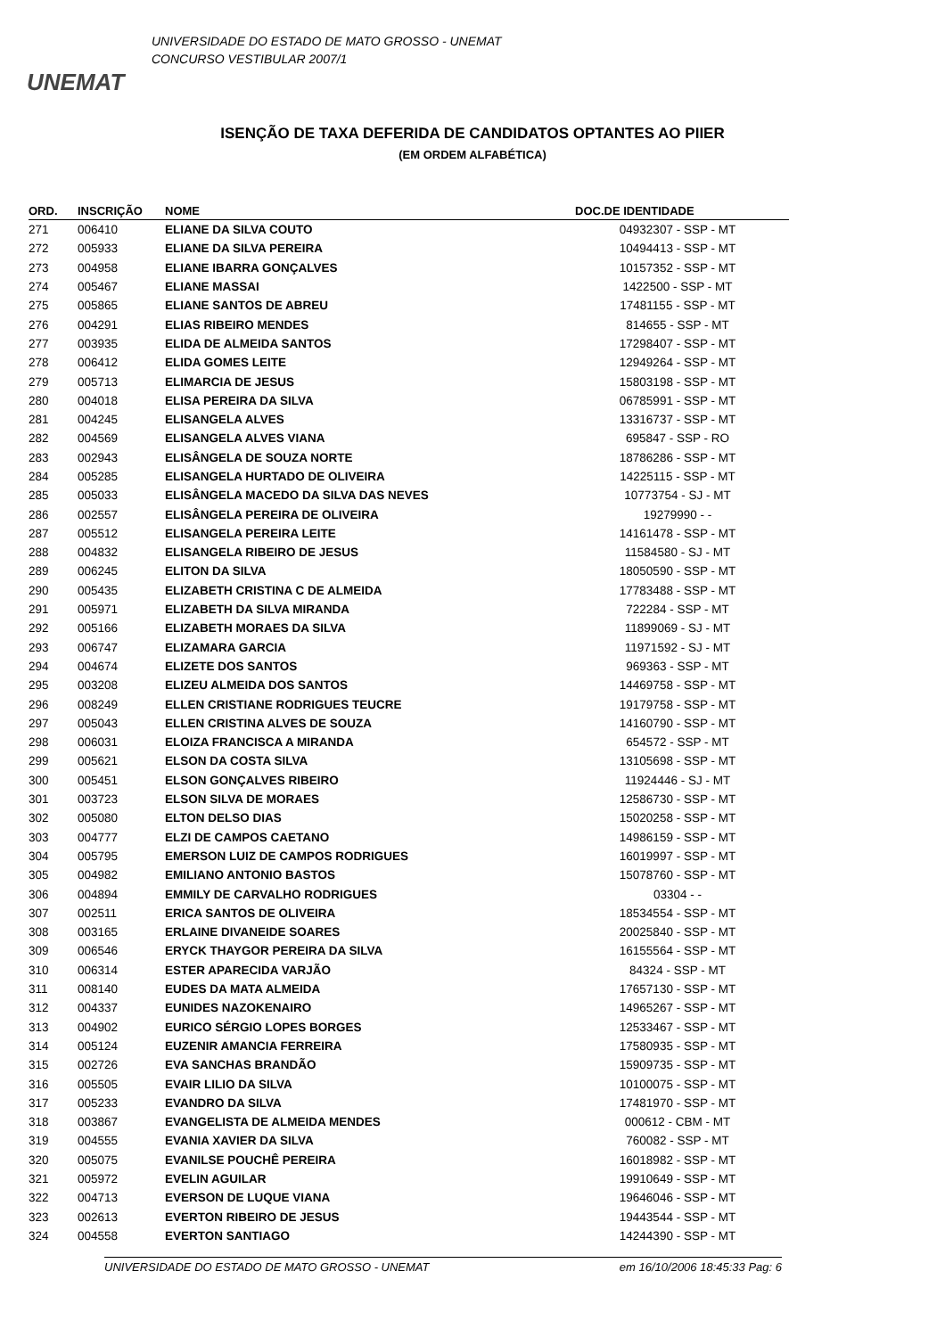UNEMAT
UNIVERSIDADE DO ESTADO DE MATO GROSSO - UNEMAT
CONCURSO VESTIBULAR 2007/1
ISENÇÃO DE TAXA DEFERIDA DE CANDIDATOS OPTANTES AO PIIER
(EM ORDEM ALFABÉTICA)
| ORD. | INSCRIÇÃO | NOME | DOC.DE IDENTIDADE |
| --- | --- | --- | --- |
| 271 | 006410 | ELIANE DA SILVA COUTO | 04932307 - SSP - MT |
| 272 | 005933 | ELIANE DA SILVA PEREIRA | 10494413 - SSP - MT |
| 273 | 004958 | ELIANE IBARRA GONÇALVES | 10157352 - SSP - MT |
| 274 | 005467 | ELIANE MASSAI | 1422500 - SSP - MT |
| 275 | 005865 | ELIANE SANTOS DE ABREU | 17481155 - SSP - MT |
| 276 | 004291 | ELIAS RIBEIRO MENDES | 814655 - SSP - MT |
| 277 | 003935 | ELIDA DE ALMEIDA SANTOS | 17298407 - SSP - MT |
| 278 | 006412 | ELIDA GOMES LEITE | 12949264 - SSP - MT |
| 279 | 005713 | ELIMARCIA DE JESUS | 15803198 - SSP - MT |
| 280 | 004018 | ELISA PEREIRA DA SILVA | 06785991 - SSP - MT |
| 281 | 004245 | ELISANGELA ALVES | 13316737 - SSP - MT |
| 282 | 004569 | ELISANGELA ALVES VIANA | 695847 - SSP - RO |
| 283 | 002943 | ELISÂNGELA DE SOUZA NORTE | 18786286 - SSP - MT |
| 284 | 005285 | ELISANGELA HURTADO DE OLIVEIRA | 14225115 - SSP - MT |
| 285 | 005033 | ELISÂNGELA MACEDO DA SILVA DAS NEVES | 10773754 - SJ - MT |
| 286 | 002557 | ELISÂNGELA PEREIRA DE OLIVEIRA | 19279990 - - |
| 287 | 005512 | ELISANGELA PEREIRA LEITE | 14161478 - SSP - MT |
| 288 | 004832 | ELISANGELA RIBEIRO DE JESUS | 11584580 - SJ - MT |
| 289 | 006245 | ELITON DA SILVA | 18050590 - SSP - MT |
| 290 | 005435 | ELIZABETH CRISTINA C DE ALMEIDA | 17783488 - SSP - MT |
| 291 | 005971 | ELIZABETH DA SILVA MIRANDA | 722284 - SSP - MT |
| 292 | 005166 | ELIZABETH MORAES DA SILVA | 11899069 - SJ - MT |
| 293 | 006747 | ELIZAMARA GARCIA | 11971592 - SJ - MT |
| 294 | 004674 | ELIZETE DOS SANTOS | 969363 - SSP - MT |
| 295 | 003208 | ELIZEU ALMEIDA DOS SANTOS | 14469758 - SSP - MT |
| 296 | 008249 | ELLEN CRISTIANE RODRIGUES TEUCRE | 19179758 - SSP - MT |
| 297 | 005043 | ELLEN CRISTINA ALVES DE SOUZA | 14160790 - SSP - MT |
| 298 | 006031 | ELOIZA FRANCISCA A MIRANDA | 654572 - SSP - MT |
| 299 | 005621 | ELSON DA COSTA SILVA | 13105698 - SSP - MT |
| 300 | 005451 | ELSON GONÇALVES RIBEIRO | 11924446 - SJ - MT |
| 301 | 003723 | ELSON SILVA DE MORAES | 12586730 - SSP - MT |
| 302 | 005080 | ELTON DELSO DIAS | 15020258 - SSP - MT |
| 303 | 004777 | ELZI DE CAMPOS CAETANO | 14986159 - SSP - MT |
| 304 | 005795 | EMERSON LUIZ DE CAMPOS RODRIGUES | 16019997 - SSP - MT |
| 305 | 004982 | EMILIANO ANTONIO BASTOS | 15078760 - SSP - MT |
| 306 | 004894 | EMMILY DE CARVALHO RODRIGUES | 03304 - - |
| 307 | 002511 | ERICA SANTOS DE OLIVEIRA | 18534554 - SSP - MT |
| 308 | 003165 | ERLAINE DIVANEIDE SOARES | 20025840 - SSP - MT |
| 309 | 006546 | ERYCK THAYGOR PEREIRA DA SILVA | 16155564 - SSP - MT |
| 310 | 006314 | ESTER APARECIDA VARJÃO | 84324 - SSP - MT |
| 311 | 008140 | EUDES DA MATA ALMEIDA | 17657130 - SSP - MT |
| 312 | 004337 | EUNIDES NAZOKENAIRO | 14965267 - SSP - MT |
| 313 | 004902 | EURICO SÉRGIO LOPES BORGES | 12533467 - SSP - MT |
| 314 | 005124 | EUZENIR AMANCIA FERREIRA | 17580935 - SSP - MT |
| 315 | 002726 | EVA SANCHAS BRANDÃO | 15909735 - SSP - MT |
| 316 | 005505 | EVAIR LILIO DA SILVA | 10100075 - SSP - MT |
| 317 | 005233 | EVANDRO DA SILVA | 17481970 - SSP - MT |
| 318 | 003867 | EVANGELISTA DE ALMEIDA MENDES | 000612 - CBM - MT |
| 319 | 004555 | EVANIA XAVIER DA SILVA | 760082 - SSP - MT |
| 320 | 005075 | EVANILSE POUCHÊ PEREIRA | 16018982 - SSP - MT |
| 321 | 005972 | EVELIN AGUILAR | 19910649 - SSP - MT |
| 322 | 004713 | EVERSON DE LUQUE VIANA | 19646046 - SSP - MT |
| 323 | 002613 | EVERTON RIBEIRO DE JESUS | 19443544 - SSP - MT |
| 324 | 004558 | EVERTON SANTIAGO | 14244390 - SSP - MT |
UNIVERSIDADE DO ESTADO DE MATO GROSSO - UNEMAT em 16/10/2006 18:45:33 Pag: 6